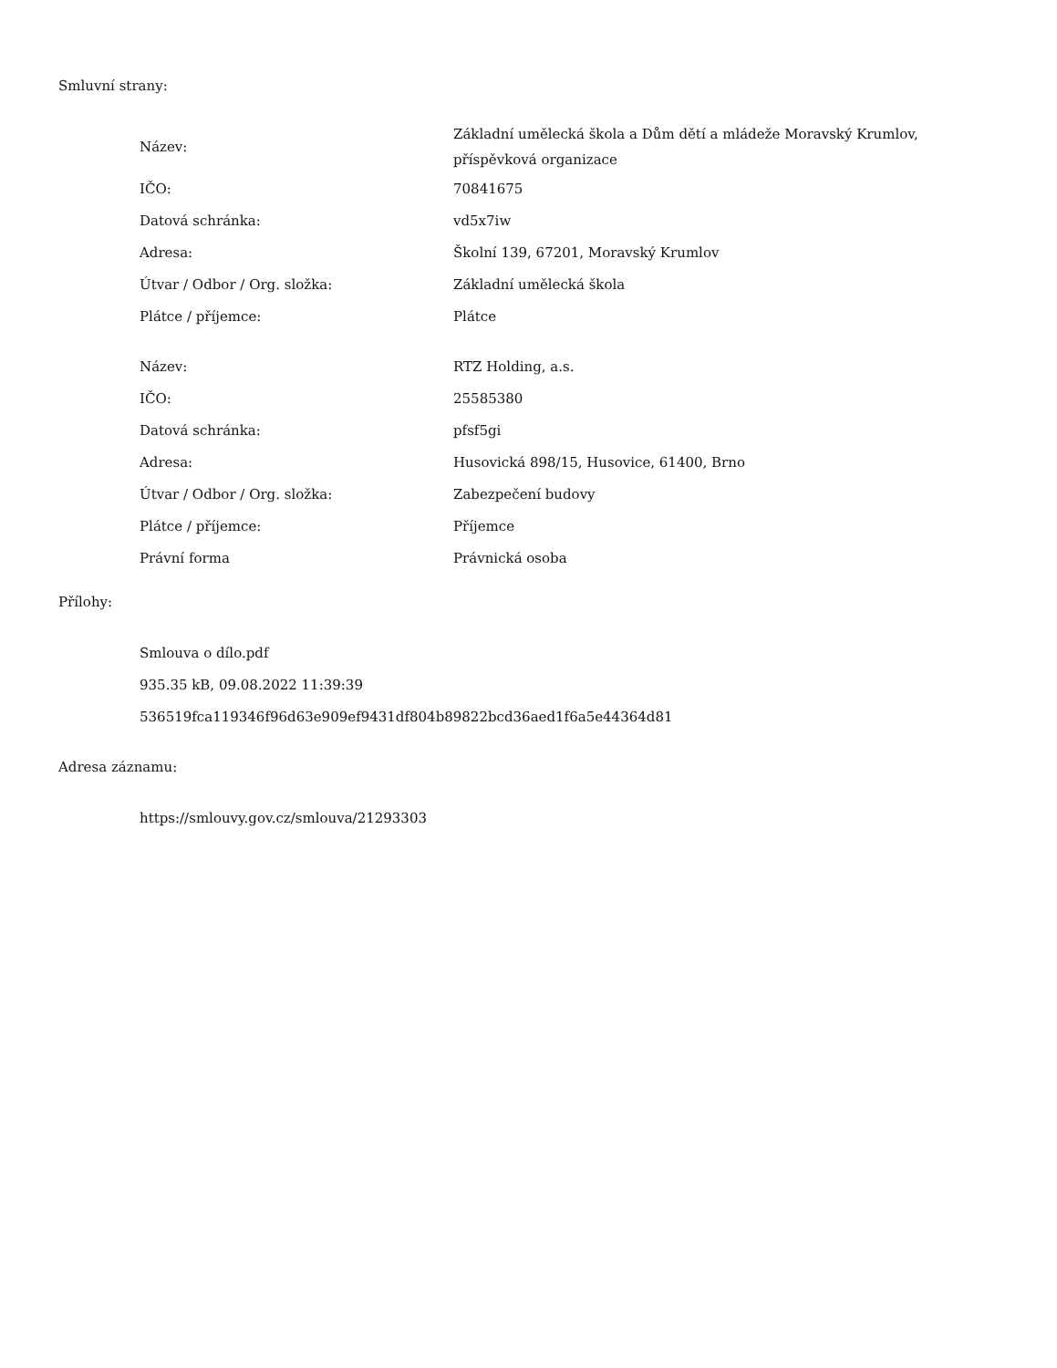Smluvní strany:
| Název: | Základní umělecká škola a Dům dětí a mládeže Moravský Krumlov, příspěvková organizace |
| IČO: | 70841675 |
| Datová schránka: | vd5x7iw |
| Adresa: | Školní 139, 67201, Moravský Krumlov |
| Útvar / Odbor / Org. složka: | Základní umělecká škola |
| Plátce / příjemce: | Plátce |
| Název: | RTZ Holding, a.s. |
| IČO: | 25585380 |
| Datová schránka: | pfsf5gi |
| Adresa: | Husovická 898/15, Husovice, 61400, Brno |
| Útvar / Odbor / Org. složka: | Zabezpečení budovy |
| Plátce / příjemce: | Příjemce |
| Právní forma | Právnická osoba |
Přílohy:
Smlouva o dílo.pdf
935.35 kB, 09.08.2022 11:39:39
536519fca119346f96d63e909ef9431df804b89822bcd36aed1f6a5e44364d81
Adresa záznamu:
https://smlouvy.gov.cz/smlouva/21293303